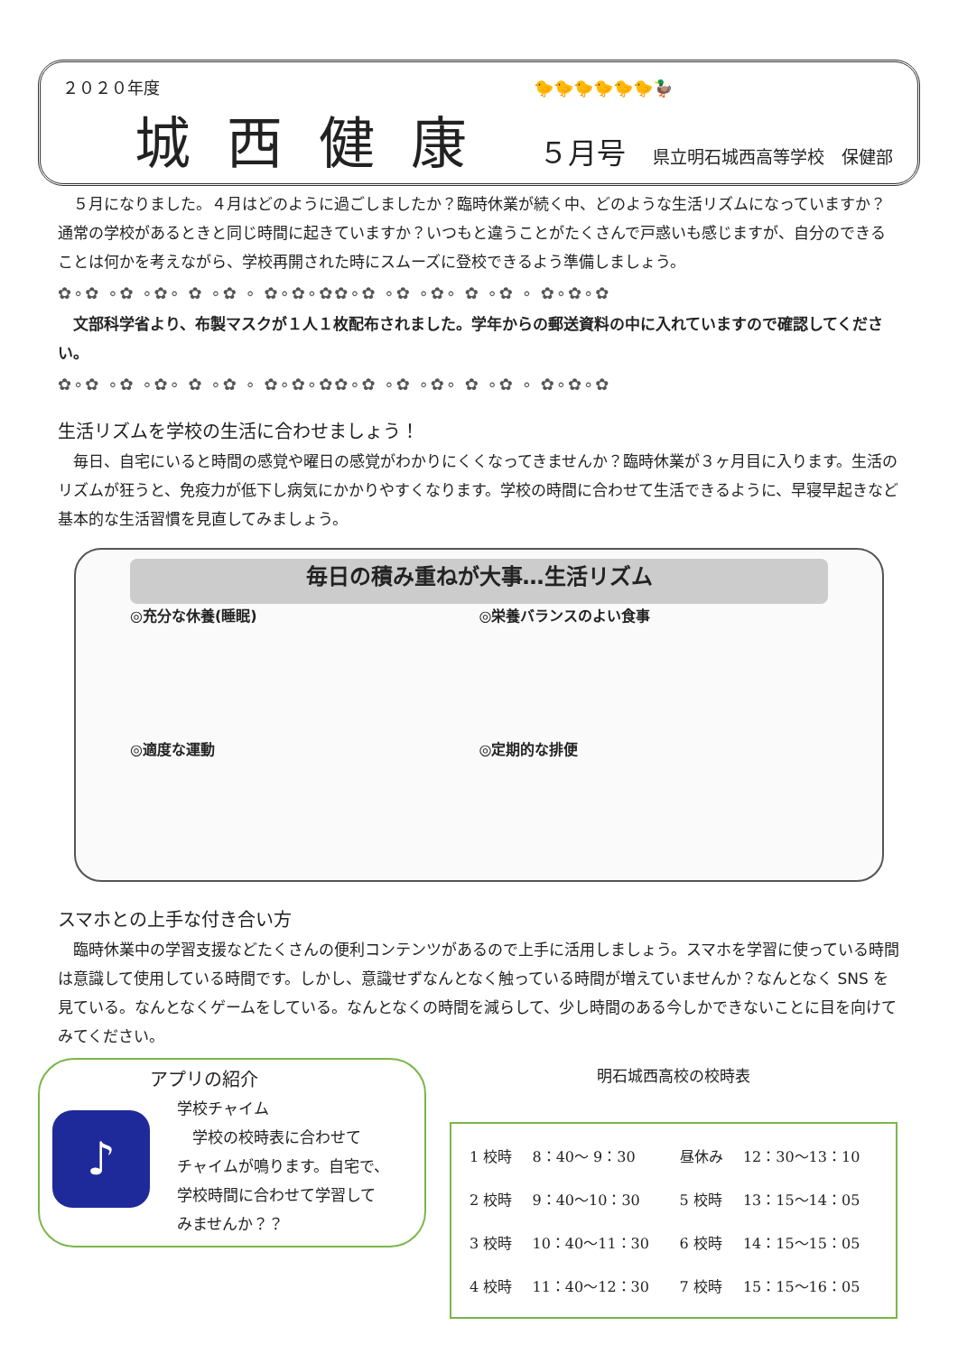２０２０年度　　　　　　　　　　　　　　　　　　　　　　　🐤🐤🐤🐤🐤🐤🦆
城西健康 ５月号 県立明石城西高等学校　保健部
　５月になりました。４月はどのように過ごしましたか？臨時休業が続く中、どのような生活リズムになっていますか？通常の学校があるときと同じ時間に起きていますか？いつもと違うことがたくさんで戸惑いも感じますが、自分のできることは何かを考えながら、学校再開された時にスムーズに登校できるよう準備しましょう。
✿∘✿ ∘✿ ∘✿∘ ✿ ∘✿ ∘ ✿∘✿∘✿✿∘✿ ∘✿ ∘✿∘ ✿ ∘✿ ∘ ✿∘✿∘✿
　文部科学省より、布製マスクが１人１枚配布されました。学年からの郵送資料の中に入れていますので確認してください。
✿∘✿ ∘✿ ∘✿∘ ✿ ∘✿ ∘ ✿∘✿∘✿✿∘✿ ∘✿ ∘✿∘ ✿ ∘✿ ∘ ✿∘✿∘✿
生活リズムを学校の生活に合わせましょう！
　毎日、自宅にいると時間の感覚や曜日の感覚がわかりにくくなってきませんか？臨時休業が３ヶ月目に入ります。生活のリズムが狂うと、免疫力が低下し病気にかかりやすくなります。学校の時間に合わせて生活できるように、早寝早起きなど基本的な生活習慣を見直してみましょう。
毎日の積み重ねが大事…生活リズム
◎充分な休養(睡眠)
◎栄養バランスのよい食事
◎適度な運動
◎定期的な排便
スマホとの上手な付き合い方
　臨時休業中の学習支援などたくさんの便利コンテンツがあるので上手に活用しましょう。スマホを学習に使っている時間は意識して使用している時間です。しかし、意識せずなんとなく触っている時間が増えていませんか？なんとなく SNS を見ている。なんとなくゲームをしている。なんとなくの時間を減らして、少し時間のある今しかできないことに目を向けてみてください。
♪
アプリの紹介
学校チャイム
　学校の校時表に合わせて
チャイムが鳴ります。自宅で、
学校時間に合わせて学習して
みませんか？？
明石城西高校の校時表
| 1 校時 | 8：40〜 9：30 | 昼休み | 12：30〜13：10 |
| 2 校時 | 9：40〜10：30 | 5 校時 | 13：15〜14：05 |
| 3 校時 | 10：40〜11：30 | 6 校時 | 14：15〜15：05 |
| 4 校時 | 11：40〜12：30 | 7 校時 | 15：15〜16：05 |